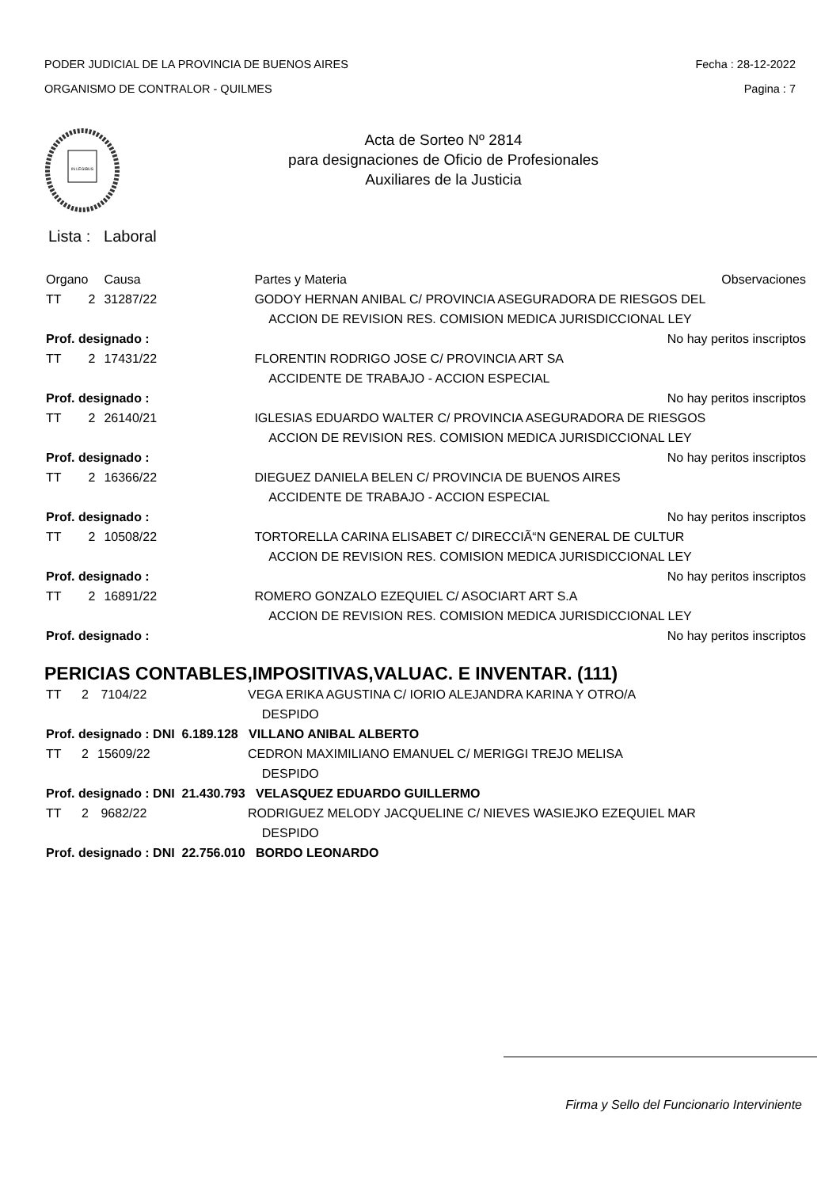PODER JUDICIAL DE LA PROVINCIA DE BUENOS AIRES
ORGANISMO DE CONTRALOR - QUILMES
Fecha : 28-12-2022
Pagina : 7
IN LEGIBUS
Acta de Sorteo Nº 2814
para designaciones de Oficio de Profesionales
Auxiliares de la Justicia
Lista : Laboral
| Organo | | Causa | Partes y Materia | Observaciones |
| --- | --- | --- | --- | --- |
| TT | 2 | 31287/22 | GODOY HERNAN ANIBAL C/ PROVINCIA ASEGURADORA DE RIESGOS DEL | |
| | | | ACCION DE REVISION RES. COMISION MEDICA JURISDICCIONAL LEY | |
| Prof. designado : | | | | No hay peritos inscriptos |
| TT | 2 | 17431/22 | FLORENTIN RODRIGO JOSE C/ PROVINCIA ART SA | |
| | | | ACCIDENTE DE TRABAJO - ACCION ESPECIAL | |
| Prof. designado : | | | | No hay peritos inscriptos |
| TT | 2 | 26140/21 | IGLESIAS EDUARDO WALTER C/ PROVINCIA ASEGURADORA DE RIESGOS | |
| | | | ACCION DE REVISION RES. COMISION MEDICA JURISDICCIONAL LEY | |
| Prof. designado : | | | | No hay peritos inscriptos |
| TT | 2 | 16366/22 | DIEGUEZ DANIELA BELEN C/ PROVINCIA DE BUENOS AIRES | |
| | | | ACCIDENTE DE TRABAJO - ACCION ESPECIAL | |
| Prof. designado : | | | | No hay peritos inscriptos |
| TT | 2 | 10508/22 | TORTORELLA CARINA ELISABET C/ DIRECCIÃ“N GENERAL DE CULTUR | |
| | | | ACCION DE REVISION RES. COMISION MEDICA JURISDICCIONAL LEY | |
| Prof. designado : | | | | No hay peritos inscriptos |
| TT | 2 | 16891/22 | ROMERO GONZALO EZEQUIEL C/ ASOCIART ART S.A | |
| | | | ACCION DE REVISION RES. COMISION MEDICA JURISDICCIONAL LEY | |
| Prof. designado : | | | | No hay peritos inscriptos |
PERICIAS CONTABLES,IMPOSITIVAS,VALUAC. E INVENTAR. (111)
| TT | 2 | 7104/22 | VEGA ERIKA AGUSTINA C/ IORIO ALEJANDRA KARINA Y OTRO/A |
| | | | DESPIDO |
| Prof. designado : DNI 6.189.128 VILLANO ANIBAL ALBERTO | | | |
| TT | 2 | 15609/22 | CEDRON MAXIMILIANO EMANUEL C/ MERIGGI TREJO MELISA |
| | | | DESPIDO |
| Prof. designado : DNI 21.430.793 VELASQUEZ EDUARDO GUILLERMO | | | |
| TT | 2 | 9682/22 | RODRIGUEZ MELODY JACQUELINE C/ NIEVES WASIEJKO EZEQUIEL MAR |
| | | | DESPIDO |
| Prof. designado : DNI 22.756.010 BORDO LEONARDO | | | |
Firma y Sello del Funcionario Interviniente